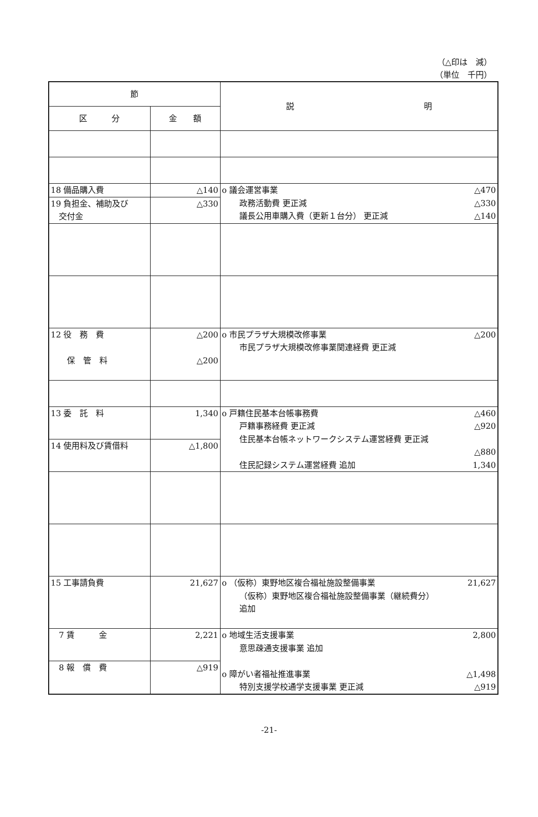（△印は　減）
（単位　千円）
| 節 | | 説 明 |
| --- | --- | --- |
| 区 分 | 金 額 | |
| 18 備品購入費 | △140 | o 議会運営事業 △470 政務活動費 更正減 △330 議長公用車購入費（更新１台分） 更正減 △140 |
| 19 負担金、補助及び 交付金 | △330 | |
| 12 役 務 費 保 管 料 | △200 △200 | o 市民プラザ大規模改修事業 △200 市民プラザ大規模改修事業関連経費 更正減 |
| 13 委 託 料 | 1,340 | o 戸籍住民基本台帳事務費 △460 戸籍事務経費 更正減 △920 住民基本台帳ネットワークシステム運営経費 更正減 △880 住民記録システム運営経費 追加 1,340 |
| 14 使用料及び賃借料 | △1,800 | |
| 15 工事請負費 | 21,627 | o （仮称）東野地区複合福祉施設整備事業 21,627 （仮称）東野地区複合福祉施設整備事業（継続費分） 追加 |
| 7 賃 金 | 2,221 | o 地域生活支援事業 2,800 意思疎通支援事業 追加 o 障がい者福祉推進事業 △1,498 特別支援学校通学支援事業 更正減 △919 |
| 8 報 償 費 | △919 | |
-21-